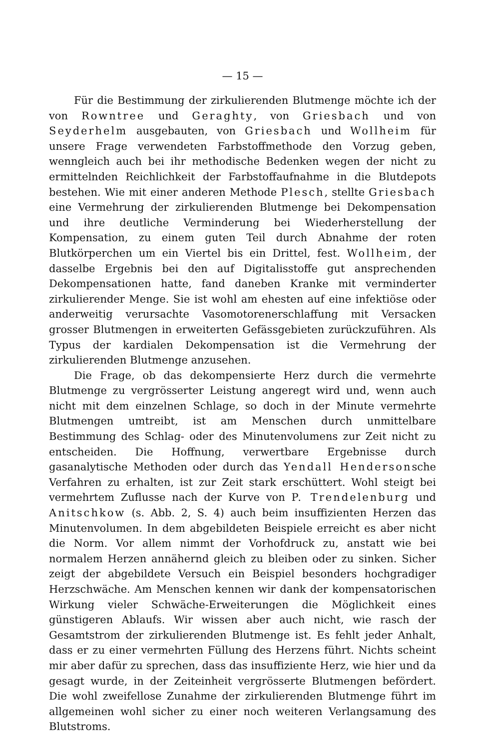— 15 —
Für die Bestimmung der zirkulierenden Blutmenge möchte ich der von Rowntree und Geraghty, von Griesbach und von Seyderhelm ausgebauten, von Griesbach und Wollheim für unsere Frage verwendeten Farbstoffmethode den Vorzug geben, wenngleich auch bei ihr methodische Bedenken wegen der nicht zu ermittelnden Reichlichkeit der Farbstoffaufnahme in die Blutdepots bestehen. Wie mit einer anderen Methode Plesch, stellte Griesbach eine Vermehrung der zirkulierenden Blutmenge bei Dekompensation und ihre deutliche Verminderung bei Wiederherstellung der Kompensation, zu einem guten Teil durch Abnahme der roten Blutkörperchen um ein Viertel bis ein Drittel, fest. Wollheim, der dasselbe Ergebnis bei den auf Digitalisstoffe gut ansprechenden Dekompensationen hatte, fand daneben Kranke mit verminderter zirkulierender Menge. Sie ist wohl am ehesten auf eine infektiöse oder anderweitig verursachte Vasomotorenerschlaffung mit Versacken grosser Blutmengen in erweiterten Gefässgebieten zurückzuführen. Als Typus der kardialen Dekompensation ist die Vermehrung der zirkulierenden Blutmenge anzusehen.
Die Frage, ob das dekompensierte Herz durch die vermehrte Blutmenge zu vergrösserter Leistung angeregt wird und, wenn auch nicht mit dem einzelnen Schlage, so doch in der Minute vermehrte Blutmengen umtreibt, ist am Menschen durch unmittelbare Bestimmung des Schlag- oder des Minutenvolumens zur Zeit nicht zu entscheiden. Die Hoffnung, verwertbare Ergebnisse durch gasanalytische Methoden oder durch das Yendall Hendersonsche Verfahren zu erhalten, ist zur Zeit stark erschüttert. Wohl steigt bei vermehrtem Zuflusse nach der Kurve von P. Trendelenburg und Anitschkow (s. Abb. 2, S. 4) auch beim insuffizienten Herzen das Minutenvolumen. In dem abgebildeten Beispiele erreicht es aber nicht die Norm. Vor allem nimmt der Vorhofdruck zu, anstatt wie bei normalem Herzen annähernd gleich zu bleiben oder zu sinken. Sicher zeigt der abgebildete Versuch ein Beispiel besonders hochgradiger Herzschwäche. Am Menschen kennen wir dank der kompensatorischen Wirkung vieler Schwäche-Erweiterungen die Möglichkeit eines günstigeren Ablaufs. Wir wissen aber auch nicht, wie rasch der Gesamtstrom der zirkulierenden Blutmenge ist. Es fehlt jeder Anhalt, dass er zu einer vermehrten Füllung des Herzens führt. Nichts scheint mir aber dafür zu sprechen, dass das insuffiziente Herz, wie hier und da gesagt wurde, in der Zeiteinheit vergrösserte Blutmengen befördert. Die wohl zweifellose Zunahme der zirkulierenden Blutmenge führt im allgemeinen wohl sicher zu einer noch weiteren Verlangsamung des Blutstroms.